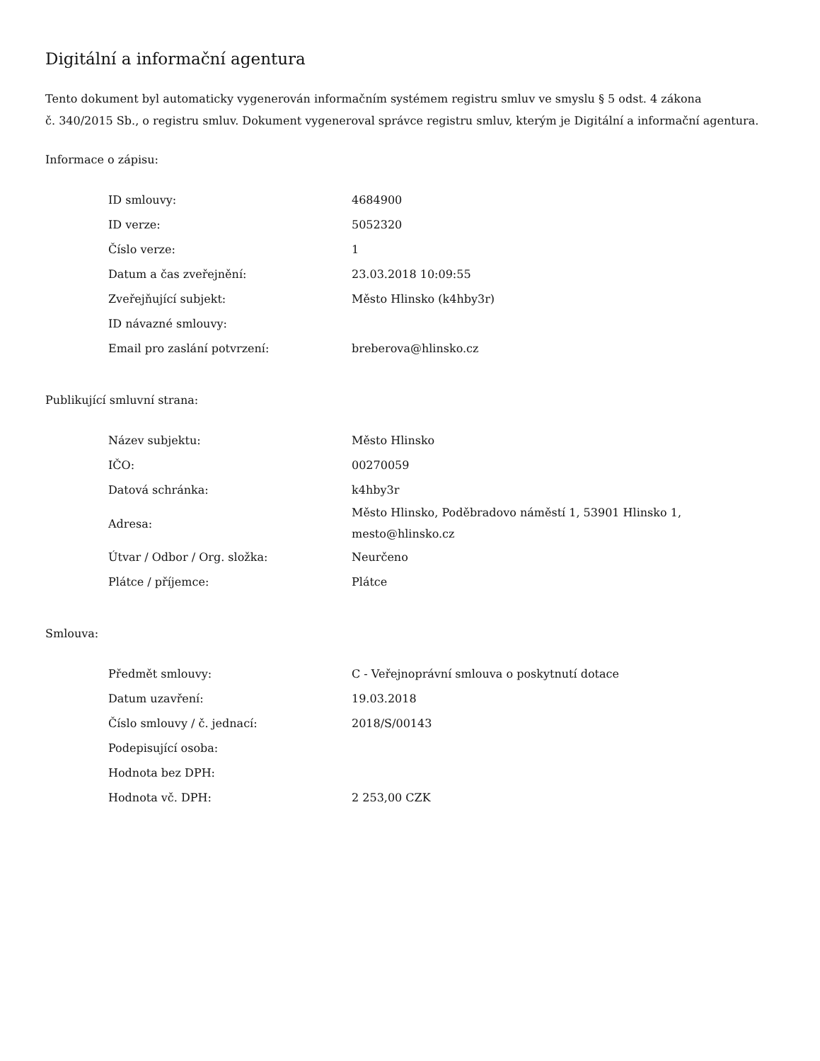Digitální a informační agentura
Tento dokument byl automaticky vygenerován informačním systémem registru smluv ve smyslu § 5 odst. 4 zákona
č. 340/2015 Sb., o registru smluv. Dokument vygeneroval správce registru smluv, kterým je Digitální a informační agentura.
Informace o zápisu:
| ID smlouvy: | 4684900 |
| ID verze: | 5052320 |
| Číslo verze: | 1 |
| Datum a čas zveřejnění: | 23.03.2018 10:09:55 |
| Zveřejňující subjekt: | Město Hlinsko (k4hby3r) |
| ID návazné smlouvy: | |
| Email pro zaslání potvrzení: | breberova@hlinsko.cz |
Publikující smluvní strana:
| Název subjektu: | Město Hlinsko |
| IČO: | 00270059 |
| Datová schránka: | k4hby3r |
| Adresa: | Město Hlinsko, Poděbradovo náměstí 1, 53901 Hlinsko 1, mesto@hlinsko.cz |
| Útvar / Odbor / Org. složka: | Neurčeno |
| Plátce / příjemce: | Plátce |
Smlouva:
| Předmět smlouvy: | C - Veřejnoprávní smlouva o poskytnutí dotace |
| Datum uzavření: | 19.03.2018 |
| Číslo smlouvy / č. jednací: | 2018/S/00143 |
| Podepisující osoba: | |
| Hodnota bez DPH: | |
| Hodnota vč. DPH: | 2 253,00 CZK |